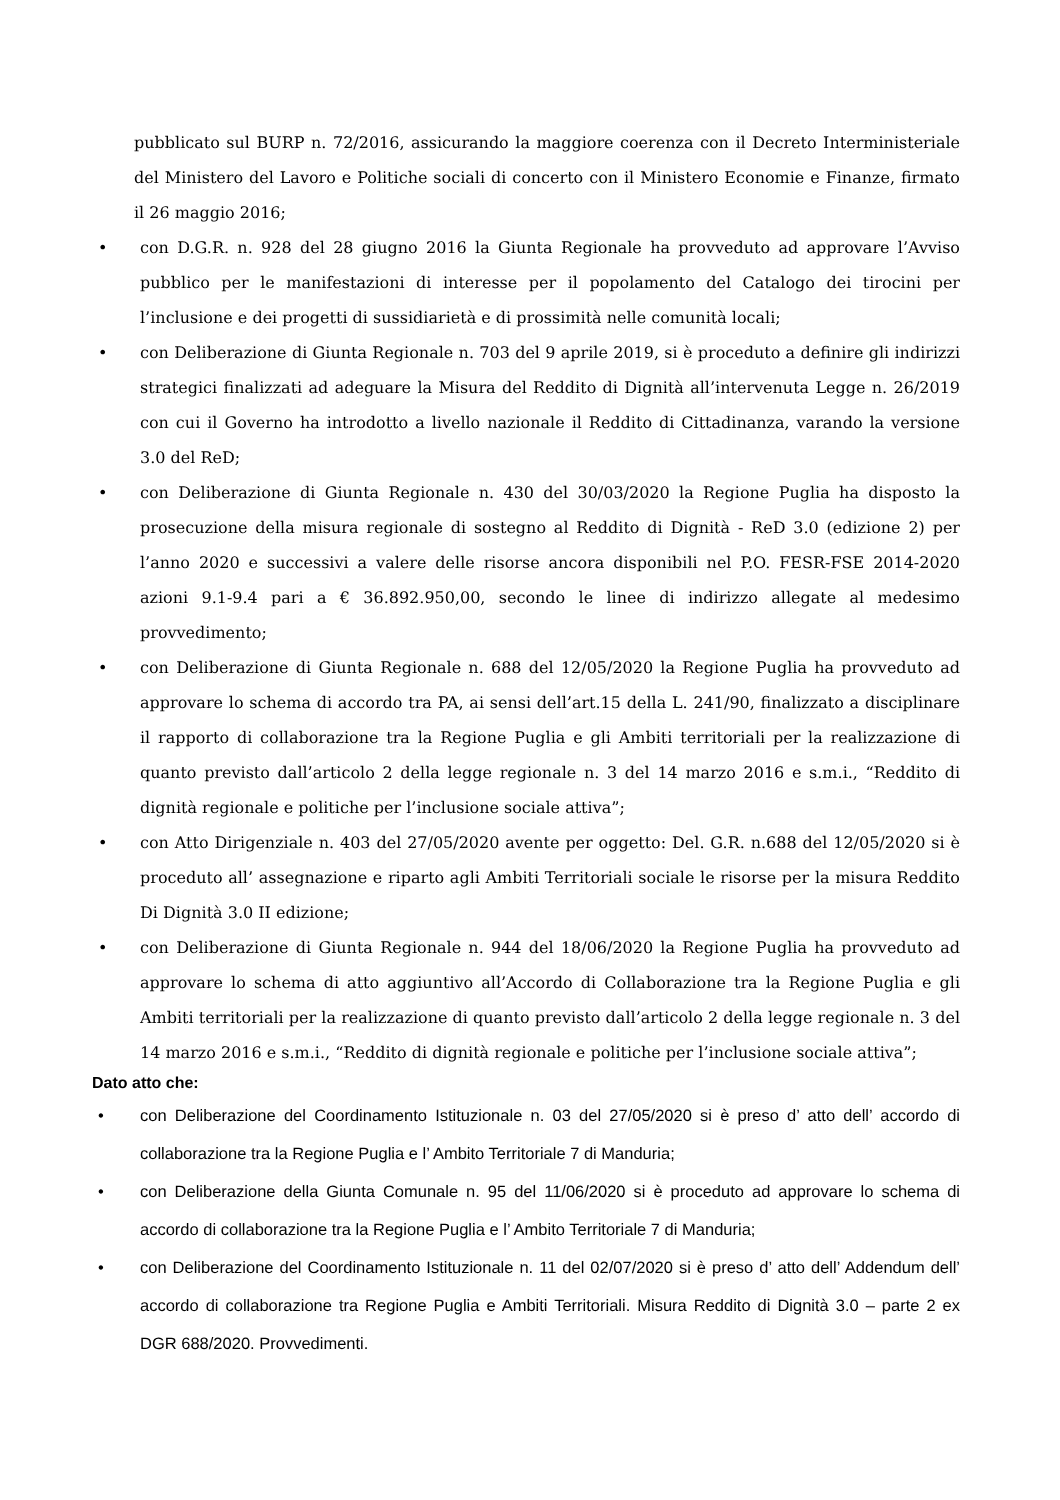pubblicato sul BURP n. 72/2016, assicurando la maggiore coerenza con il Decreto Interministeriale del Ministero del Lavoro e Politiche sociali di concerto con il Ministero Economie e Finanze, firmato il 26 maggio 2016;
• con D.G.R. n. 928 del 28 giugno 2016 la Giunta Regionale ha provveduto ad approvare l’Avviso pubblico per le manifestazioni di interesse per il popolamento del Catalogo dei tirocini per l’inclusione e dei progetti di sussidiarietà e di prossimità nelle comunità locali;
• con Deliberazione di Giunta Regionale n. 703 del 9 aprile 2019, si è proceduto a definire gli indirizzi strategici finalizzati ad adeguare la Misura del Reddito di Dignità all’intervenuta Legge n. 26/2019 con cui il Governo ha introdotto a livello nazionale il Reddito di Cittadinanza, varando la versione 3.0 del ReD;
• con Deliberazione di Giunta Regionale n. 430 del 30/03/2020 la Regione Puglia ha disposto la prosecuzione della misura regionale di sostegno al Reddito di Dignità - ReD 3.0 (edizione 2) per l’anno 2020 e successivi a valere delle risorse ancora disponibili nel P.O. FESR-FSE 2014-2020 azioni 9.1-9.4 pari a € 36.892.950,00, secondo le linee di indirizzo allegate al medesimo provvedimento;
• con Deliberazione di Giunta Regionale n. 688 del 12/05/2020 la Regione Puglia ha provveduto ad approvare lo schema di accordo tra PA, ai sensi dell’art.15 della L. 241/90, finalizzato a disciplinare il rapporto di collaborazione tra la Regione Puglia e gli Ambiti territoriali per la realizzazione di quanto previsto dall’articolo 2 della legge regionale n. 3 del 14 marzo 2016 e s.m.i., “Reddito di dignità regionale e politiche per l’inclusione sociale attiva”;
• con Atto Dirigenziale n. 403 del 27/05/2020 avente per oggetto: Del. G.R. n.688 del 12/05/2020 si è proceduto all’ assegnazione e riparto agli Ambiti Territoriali sociale le risorse per la misura Reddito Di Dignità 3.0 II edizione;
• con Deliberazione di Giunta Regionale n. 944 del 18/06/2020 la Regione Puglia ha provveduto ad approvare lo schema di atto aggiuntivo all’Accordo di Collaborazione tra la Regione Puglia e gli Ambiti territoriali per la realizzazione di quanto previsto dall’articolo 2 della legge regionale n. 3 del 14 marzo 2016 e s.m.i., “Reddito di dignità regionale e politiche per l’inclusione sociale attiva”;
Dato atto che:
• con Deliberazione del Coordinamento Istituzionale n. 03 del 27/05/2020 si è preso d’ atto dell’ accordo di collaborazione tra la Regione Puglia e l’ Ambito Territoriale 7 di Manduria;
• con Deliberazione della Giunta Comunale n. 95 del 11/06/2020 si è proceduto ad approvare lo schema di accordo di collaborazione tra la Regione Puglia e l’ Ambito Territoriale 7 di Manduria;
• con Deliberazione del Coordinamento Istituzionale n. 11 del 02/07/2020 si è preso d’ atto dell’ Addendum dell’ accordo di collaborazione tra Regione Puglia e Ambiti Territoriali. Misura Reddito di Dignità 3.0 – parte 2 ex DGR 688/2020. Provvedimenti.